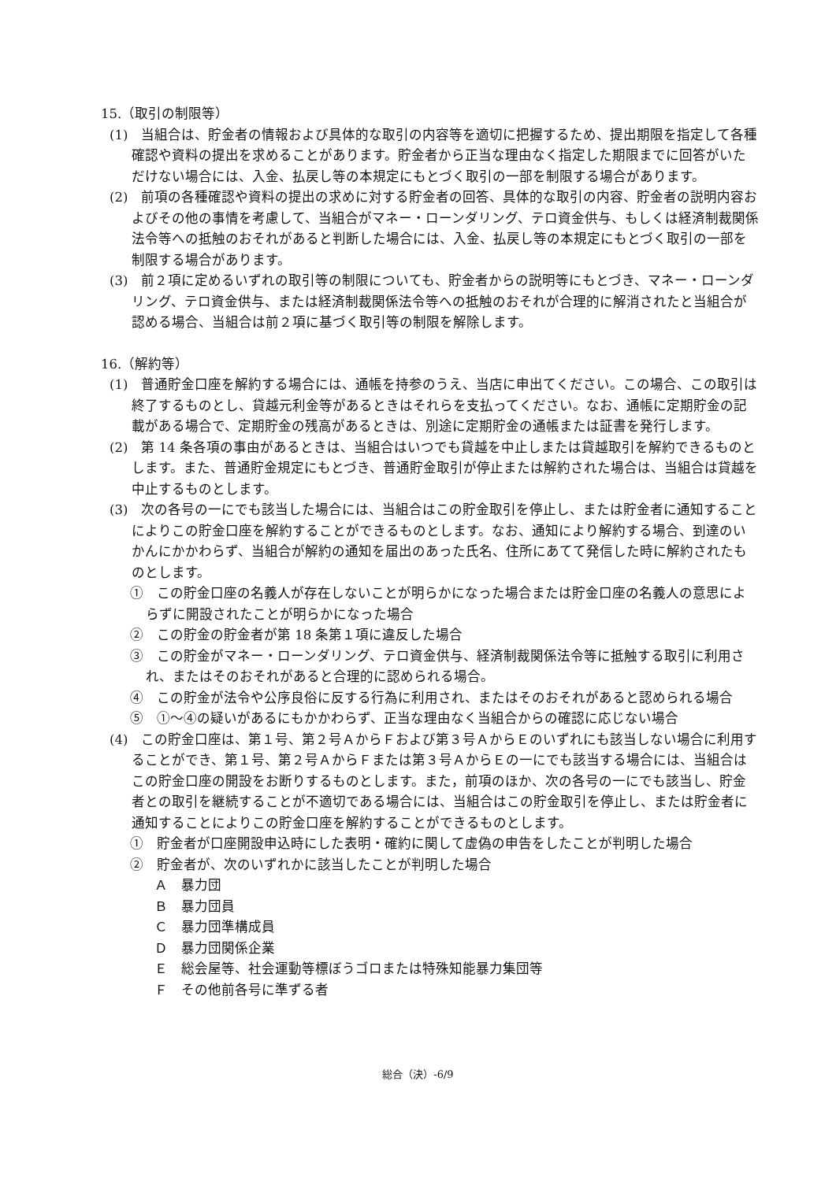15.（取引の制限等）
(1)　当組合は、貯金者の情報および具体的な取引の内容等を適切に把握するため、提出期限を指定して各種確認や資料の提出を求めることがあります。貯金者から正当な理由なく指定した期限までに回答がいただけない場合には、入金、払戻し等の本規定にもとづく取引の一部を制限する場合があります。
(2)　前項の各種確認や資料の提出の求めに対する貯金者の回答、具体的な取引の内容、貯金者の説明内容およびその他の事情を考慮して、当組合がマネー・ローンダリング、テロ資金供与、もしくは経済制裁関係法令等への抵触のおそれがあると判断した場合には、入金、払戻し等の本規定にもとづく取引の一部を制限する場合があります。
(3)　前２項に定めるいずれの取引等の制限についても、貯金者からの説明等にもとづき、マネー・ローンダリング、テロ資金供与、または経済制裁関係法令等への抵触のおそれが合理的に解消されたと当組合が認める場合、当組合は前２項に基づく取引等の制限を解除します。
16.（解約等）
(1)　普通貯金口座を解約する場合には、通帳を持参のうえ、当店に申出てください。この場合、この取引は終了するものとし、貸越元利金等があるときはそれらを支払ってください。なお、通帳に定期貯金の記載がある場合で、定期貯金の残高があるときは、別途に定期貯金の通帳または証書を発行します。
(2)　第 14 条各項の事由があるときは、当組合はいつでも貸越を中止しまたは貸越取引を解約できるものとします。また、普通貯金規定にもとづき、普通貯金取引が停止または解約された場合は、当組合は貸越を中止するものとします。
(3)　次の各号の一にでも該当した場合には、当組合はこの貯金取引を停止し、または貯金者に通知することによりこの貯金口座を解約することができるものとします。なお、通知により解約する場合、到達のいかんにかかわらず、当組合が解約の通知を届出のあった氏名、住所にあてて発信した時に解約されたものとします。
①　この貯金口座の名義人が存在しないことが明らかになった場合または貯金口座の名義人の意思によらずに開設されたことが明らかになった場合
②　この貯金の貯金者が第 18 条第１項に違反した場合
③　この貯金がマネー・ローンダリング、テロ資金供与、経済制裁関係法令等に抵触する取引に利用され、またはそのおそれがあると合理的に認められる場合。
④　この貯金が法令や公序良俗に反する行為に利用され、またはそのおそれがあると認められる場合
⑤　①～④の疑いがあるにもかかわらず、正当な理由なく当組合からの確認に応じない場合
(4)　この貯金口座は、第１号、第２号ＡからＦおよび第３号ＡからＥのいずれにも該当しない場合に利用することができ、第１号、第２号ＡからＦまたは第３号ＡからＥの一にでも該当する場合には、当組合はこの貯金口座の開設をお断りするものとします。また，前項のほか、次の各号の一にでも該当し、貯金者との取引を継続することが不適切である場合には、当組合はこの貯金取引を停止し、または貯金者に通知することによりこの貯金口座を解約することができるものとします。
①　貯金者が口座開設申込時にした表明・確約に関して虚偽の申告をしたことが判明した場合
②　貯金者が、次のいずれかに該当したことが判明した場合
Ａ　暴力団
Ｂ　暴力団員
Ｃ　暴力団準構成員
Ｄ　暴力団関係企業
Ｅ　総会屋等、社会運動等標ぼうゴロまたは特殊知能暴力集団等
Ｆ　その他前各号に準ずる者
総合（決）-6/9